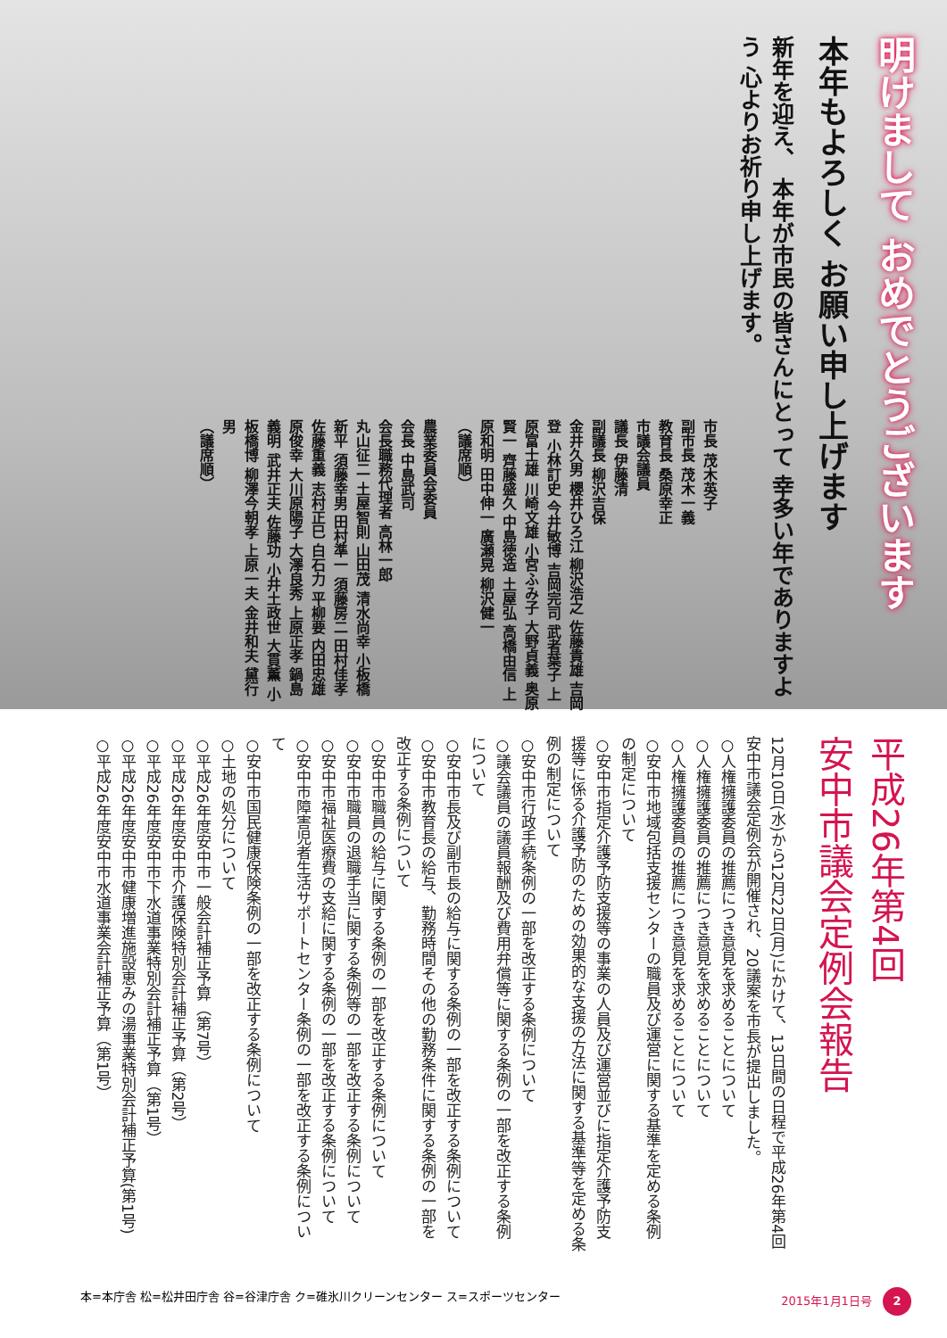明けまして おめでとうございます
本年もよろしく お願い申し上げます
新年を迎え、 本年が市民の皆さんにとって 幸多い年でありますよう 心よりお祈り申し上げます。
市長 茂木英子
副市長 茂木一義
教育長 桑原幸正
市議会議員
議長 伊藤清
副議長 柳沢吉保
金井久男 櫻井ひろ江 柳沢浩之 佐藤貴雄 吉岡登 小林訂史 今井敏博 吉岡完司 武者葉子 上原富士雄 川崎文雄 小宮ふみ子 大野貞義 奥原賢一 齊藤盛久 中島徳造 土屋弘 高橋由信 上原和明 田中伸一 廣瀬晃 柳沢健一
（議席順）
農業委員会委員
会長 中島武司
会長職務代理者 高林一郎
丸山征二 土屋智則 山田茂 清水尚幸 小板橋新平 須藤幸男 田村準一 須藤房二 田村佳孝 佐藤重義 志村正巳 白石力 平柳要 内田忠雄 原俊幸 大川原陽子 大澤良秀 上原正孝 鍋島義明 武井正夫 佐藤功 小井土政世 大貫薫 小板橋博 柳澤今朝孝 上原一夫 金井和夫 黛行男
（議席順）
平成26年第4回
安中市議会定例会報告
12月10日(水)から12月22日(月)にかけて、13日間の日程で平成26年第4回安中市議会定例会が開催され、20議案を市長が提出しました。
○人権擁護委員の推薦につき意見を求めることについて
○人権擁護委員の推薦につき意見を求めることについて
○人権擁護委員の推薦につき意見を求めることについて
○安中市地域包括支援センターの職員及び運営に関する基準を定める条例の制定について
○安中市指定介護予防支援等の事業の人員及び運営並びに指定介護予防支援等に係る介護予防のための効果的な支援の方法に関する基準等を定める条例の制定について
○安中市行政手続条例の一部を改正する条例について
○議会議員の議員報酬及び費用弁償等に関する条例の一部を改正する条例について
○安中市長及び副市長の給与に関する条例の一部を改正する条例について
○安中市教育長の給与、勤務時間その他の勤務条件に関する条例の一部を改正する条例について
○安中市職員の給与に関する条例の一部を改正する条例について
○安中市職員の退職手当に関する条例等の一部を改正する条例について
○安中市福祉医療費の支給に関する条例の一部を改正する条例について
○安中市障害児者生活サポートセンター条例の一部を改正する条例について
○安中市国民健康保険条例の一部を改正する条例について
○土地の処分について
○平成26年度安中市一般会計補正予算（第7号）
○平成26年度安中市介護保険特別会計補正予算（第2号）
○平成26年度安中市下水道事業特別会計補正予算（第1号）
○平成26年度安中市健康増進施設恵みの湯事業特別会計補正予算(第1号)
○平成26年度安中市水道事業会計補正予算（第1号）
本=本庁舎 松=松井田庁舎 谷=谷津庁舎 ク=碓氷川クリーンセンター ス=スポーツセンター 2015年1月1日号 2